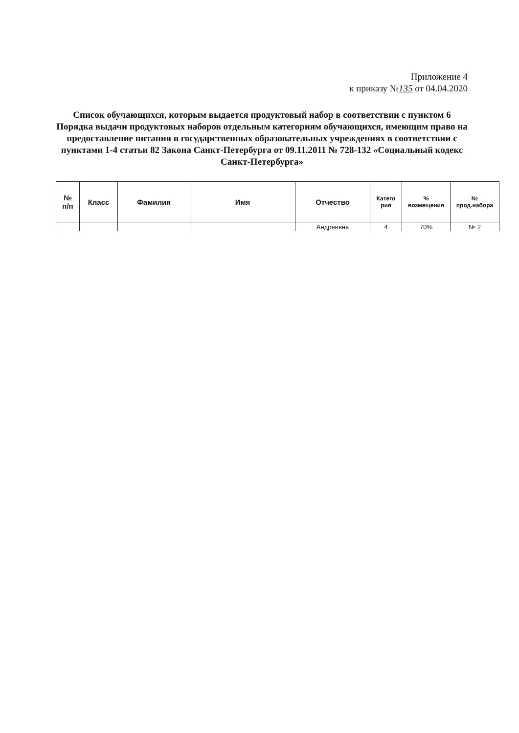Приложение 4
к приказу №135 от 04.04.2020
Список обучающихся, которым выдается продуктовый набор в соответствии с пунктом 6 Порядка выдачи продуктовых наборов отдельным категориям обучающихся, имеющим право на предоставление питания в государственных образовательных учреждениях в соответствии с пунктами 1-4 статьи 82 Закона Санкт-Петербурга от 09.11.2011 № 728-132 «Социальный кодекс Санкт-Петербурга»
| № п/п | Класс | Фамилия | Имя | Отчество | Катего рия | % возмещения | № прод.набора |
| --- | --- | --- | --- | --- | --- | --- | --- |
| | | | | Андреевна | 4 | 70% | № 2 |